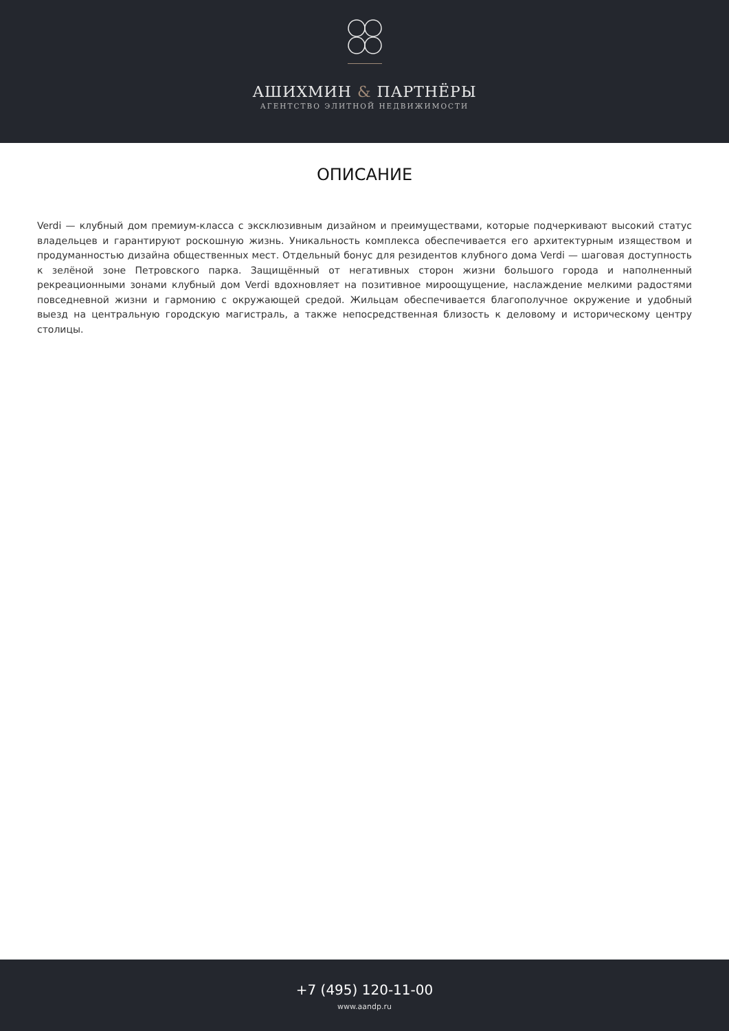АШИХМИН & ПАРТНЁРЫ
АГЕНТСТВО ЭЛИТНОЙ НЕДВИЖИМОСТИ
ОПИСАНИЕ
Verdi — клубный дом премиум-класса с эксклюзивным дизайном и преимуществами, которые подчеркивают высокий статус владельцев и гарантируют роскошную жизнь. Уникальность комплекса обеспечивается его архитектурным изяществом и продуманностью дизайна общественных мест. Отдельный бонус для резидентов клубного дома Verdi — шаговая доступность к зелёной зоне Петровского парка. Защищённый от негативных сторон жизни большого города и наполненный рекреационными зонами клубный дом Verdi вдохновляет на позитивное мироощущение, наслаждение мелкими радостями повседневной жизни и гармонию с окружающей средой. Жильцам обеспечивается благополучное окружение и удобный выезд на центральную городскую магистраль, а также непосредственная близость к деловому и историческому центру столицы.
+7 (495) 120-11-00
www.aandp.ru